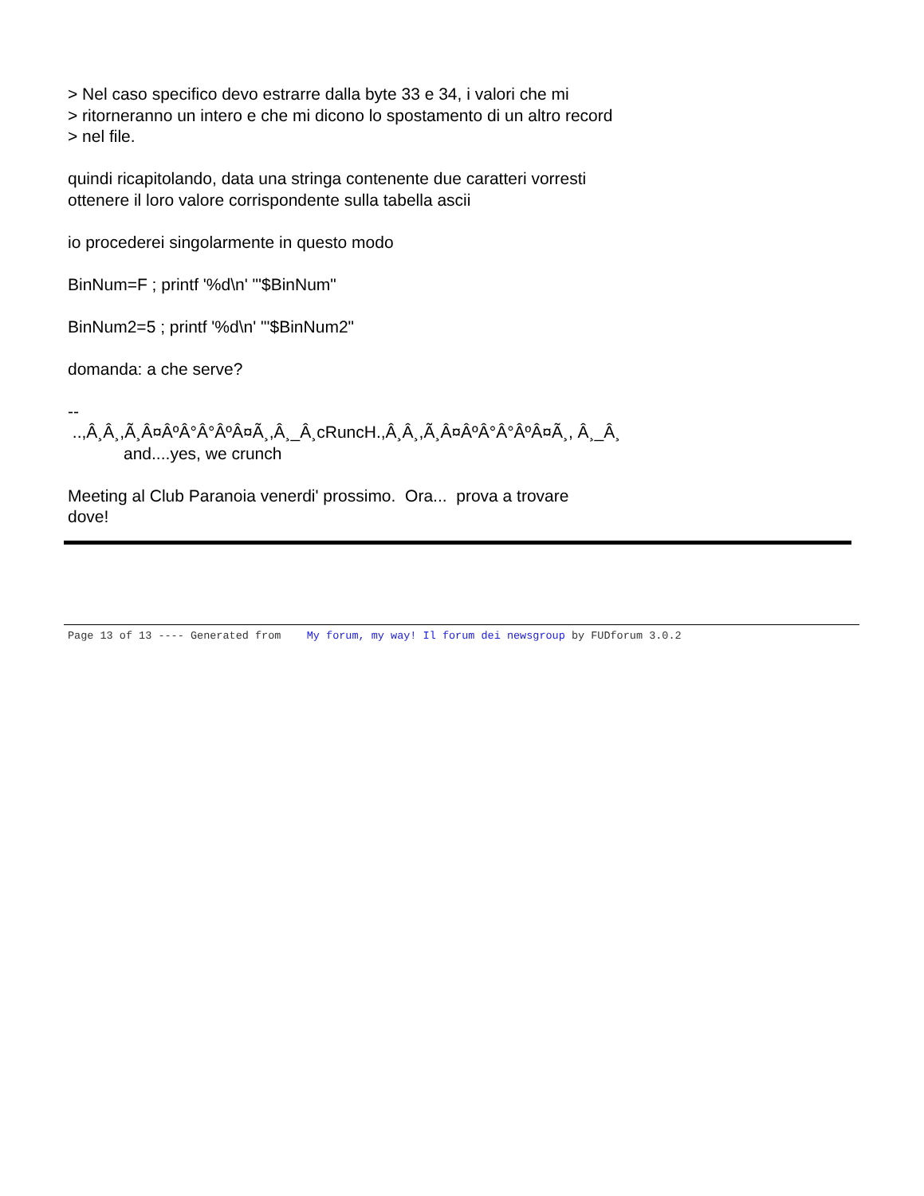> Nel caso specifico devo estrarre dalla byte 33 e 34, i valori che mi
> ritorneranno un intero e che mi dicono lo spostamento di un altro record
> nel file.
quindi ricapitolando, data una stringa contenente due caratteri vorresti
ottenere il loro valore corrispondente sulla tabella ascii
io procederei singolarmente in questo modo
BinNum=F ; printf '%d\n' "'$BinNum"
BinNum2=5 ; printf '%d\n' "'$BinNum2"
domanda: a che serve?
--
..,Â¸Â¸,Ã¸Â¤ÂºÂ°Â°ÂºÂ¤Ã¸,Â¸_Â¸cRuncH.,Â¸Â¸,Ã¸Â¤ÂºÂ°Â°ÂºÂ¤Ã¸, Â¸_Â¸
and....yes, we crunch
Meeting al Club Paranoia venerdi' prossimo. Ora... prova a trovare
dove!
Page 13 of 13 ---- Generated from My forum, my way! Il forum dei newsgroup by FUDforum 3.0.2